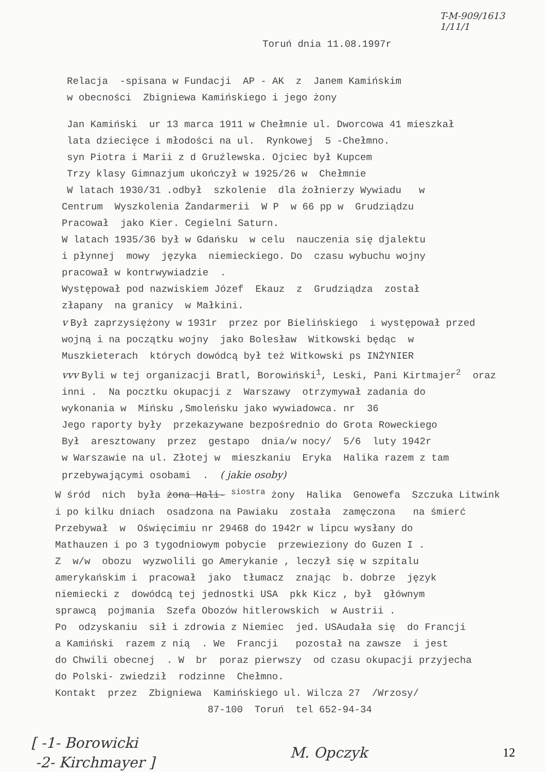T-M-909/1613
1/11/1
Toruń dnia 11.08.1997r
Relacja -spisana w Fundacji AP - AK z Janem Kamińskim
w obecności Zbigniewa Kamińskiego i jego żony
Jan Kamiński ur 13 marca 1911 w Chełmnie ul. Dworcowa 41 mieszkał
lata dziecięce i młodości na ul. Rynkowej 5 -Chełmno.
syn Piotra i Marii z d Gruźlewska. Ojciec był Kupcem
Trzy klasy Gimnazjum ukończył w 1925/26 w Chełmnie
W latach 1930/31 .odbył szkolenie dla żołnierzy Wywiadu w
Centrum Wyszkolenia Żandarmerii W P w 66 pp w Grudziądzu
Pracował jako Kier. Cegielni Saturn.
W latach 1935/36 był w Gdańsku w celu nauczenia się djalektu
i płynnej mowy języka niemieckiego. Do czasu wybuchu wojny
pracował w kontrwywiadzie .
Występował pod nazwiskiem Józef Ekauz z Grudziądza został
złapany na granicy w Małkini.
v Był zaprzysiężony w 1931r przez por Bielińskiego i występował przed
wojną i na początku wojny jako Bolesław Witkowski będąc w
Muszkieterach których dowódcą był też Witkowski ps INŻYNIER
vvv Byli w tej organizacji Bratl, Borowiński<sup>1</sup>, Leski, Pani Kirtmajer<sup>2</sup> oraz
inni . Na pocztku okupacji z Warszawy otrzymywał zadania do
wykonania w Mińsku ,Smoleńsku jako wywiadowca. nr 36
Jego raporty były przekazywane bezpośrednio do Grota Roweckiego
Był aresztowany przez gestapo dnia/w nocy/ 5/6 luty 1942r
w Warszawie na ul. Złotej w mieszkaniu Eryka Halika razem z tam
przebywającymi osobami . ( jakie osoby)
W śród nich była żona Hali- <sup>siostra</sup> żony Halika Genowefa Szczuka Litwink
i po kilku dniach osadzona na Pawiaku została zamęczona na śmierć
Przebywał w Oświęcimiu nr 29468 do 1942r w lipcu wysłany do
Mathauzen i po 3 tygodniowym pobycie przewieziony do Guzen I .
Z w/w obozu wyzwolili go Amerykanie , leczył się w szpitalu
amerykańskim i pracował jako tłumacz znając b. dobrze język
niemiecki z dowódcą tej jednostki USA pkk Kicz , był głównym
sprawcą pojmania Szefa Obozów hitlerowskich w Austrii .
Po odzyskaniu sił i zdrowia z Niemiec jed. USAudała się do Francji
a Kamiński razem z nią . We Francji pozostał na zawsze i jest
do Chwili obecnej . W br poraz pierwszy od czasu okupacji przyjecha
do Polski- zwiedził rodzinne Chełmno.
Kontakt przez Zbigniewa Kamińskiego ul. Wilcza 27 /Wrzosy/
87-100 Toruń tel 652-94-34
[ -1- Borowicki
-2- Kirchmayer ]
M. Opczyk
12